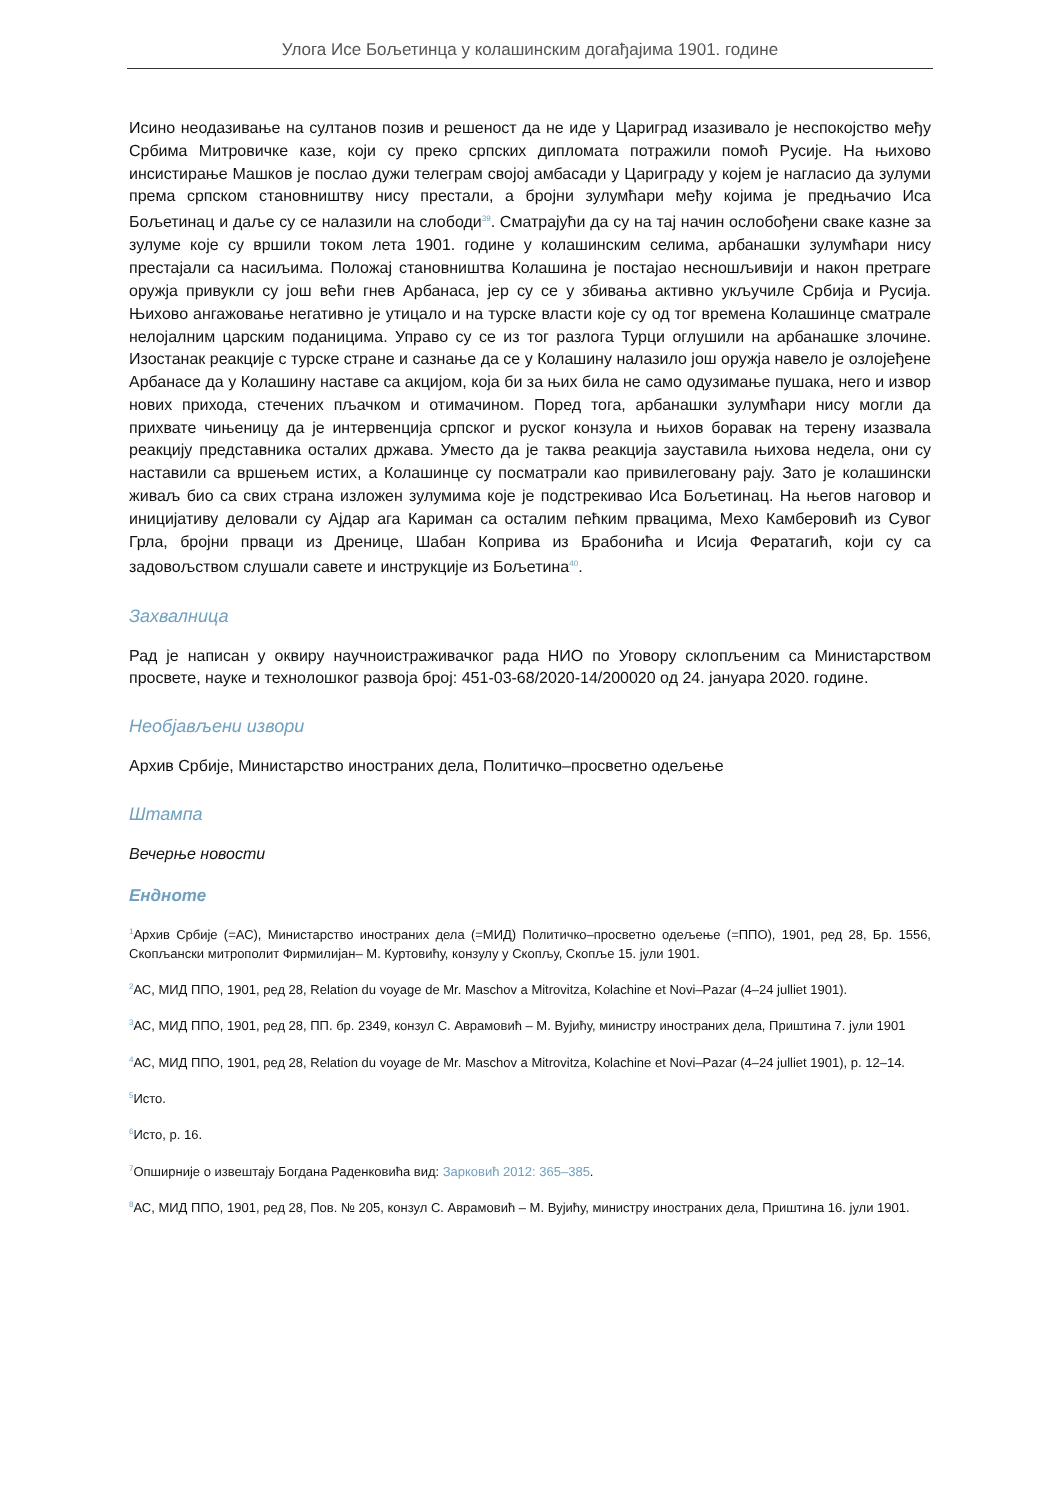Улога Исе Бољетинца у колашинским догађајима 1901. године
Исино неодазивање на султанов позив и решеност да не иде у Цариград изазивало је неспокојство међу Србима Митровичке казе, који су преко српских дипломата потражили помоћ Русије. На њихово инсистирање Машков је послао дужи телеграм својој амбасади у Цариграду у којем је нагласио да зулуми према српском становништву нису престали, а бројни зулумћари међу којима је предњачио Иса Бољетинац и даље су се налазили на слободи<sup>39</sup>. Сматрајући да су на тај начин ослобођени сваке казне за зулуме које су вршили током лета 1901. године у колашинским селима, арбанашки зулумћари нису престајали са насиљима. Положај становништва Колашина је постајао несношљивији и након претраге оружја привукли су још већи гнев Арбанаса, јер су се у збивања активно укључиле Србија и Русија. Њихово ангажовање негативно је утицало и на турске власти које су од тог времена Колашинце сматрале нелојалним царским поданицима. Управо су се из тог разлога Турци оглушили на арбанашке злочине. Изостанак реакције с турске стране и сазнање да се у Колашину налазило још оружја навело је озлојеђене Арбанасе да у Колашину наставе са акцијом, која би за њих била не само одузимање пушака, него и извор нових прихода, стечених пљачком и отимачином. Поред тога, арбанашки зулумћари нису могли да прихвате чињеницу да је интервенција српског и руског конзула и њихов боравак на терену изазвала реакцију представника осталих држава. Уместо да је таква реакција зауставила њихова недела, они су наставили са вршењем истих, а Колашинце су посматрали као привилеговану рају. Зато је колашински живаљ био са свих страна изложен зулумима које је подстрекивао Иса Бољетинац. На његов наговор и иницијативу деловали су Ајдар ага Кариман са осталим пећким првацима, Мехо Камберовић из Сувог Грла, бројни прваци из Дренице, Шабан Коприва из Брабонића и Исија Фератагић, који су са задовољством слушали савете и инструкције из Бољетина<sup>40</sup>.
Захвалница
Рад је написан у оквиру научноистраживачког рада НИО по Уговору склопљеним са Министарством просвете, науке и технолошког развоја број: 451-03-68/2020-14/200020 од 24. јануара 2020. године.
Необјављени извори
Архив Србије, Министарство иностраних дела, Политичко–просветно одељење
Штампа
Вечерње новости
Ендноте
<sup>1</sup> Архив Србије (=АС), Министарство иностраних дела (=МИД) Политичко–просветно одељење (=ППО), 1901, ред 28, Бр. 1556, Скопљански митрополит Фирмилијан– М. Куртовићу, конзулу у Скопљу, Скопље 15. јули 1901.
<sup>2</sup> АС, МИД ППО, 1901, ред 28, Relation du voyage de Mr. Maschov a Mitrovitza, Kolachine et Novi–Pazar (4–24 julliet 1901).
<sup>3</sup> АС, МИД ППО, 1901, ред 28, ПП. бр. 2349, конзул С. Аврамовић – М. Вујићу, министру иностраних дела, Приштина 7. јули 1901
<sup>4</sup> АС, МИД ППО, 1901, ред 28, Relation du voyage de Mr. Maschov a Mitrovitza, Kolachine et Novi–Pazar (4–24 julliet 1901), p. 12–14.
<sup>5</sup> Исто.
<sup>6</sup> Исто, p. 16.
<sup>7</sup> Опширније о извештају Богдана Раденковића вид: Зарковић 2012: 365–385.
<sup>8</sup> АС, МИД ППО, 1901, ред 28, Пов. № 205, конзул С. Аврамовић – М. Вујићу, министру иностраних дела, Приштина 16. јули 1901.